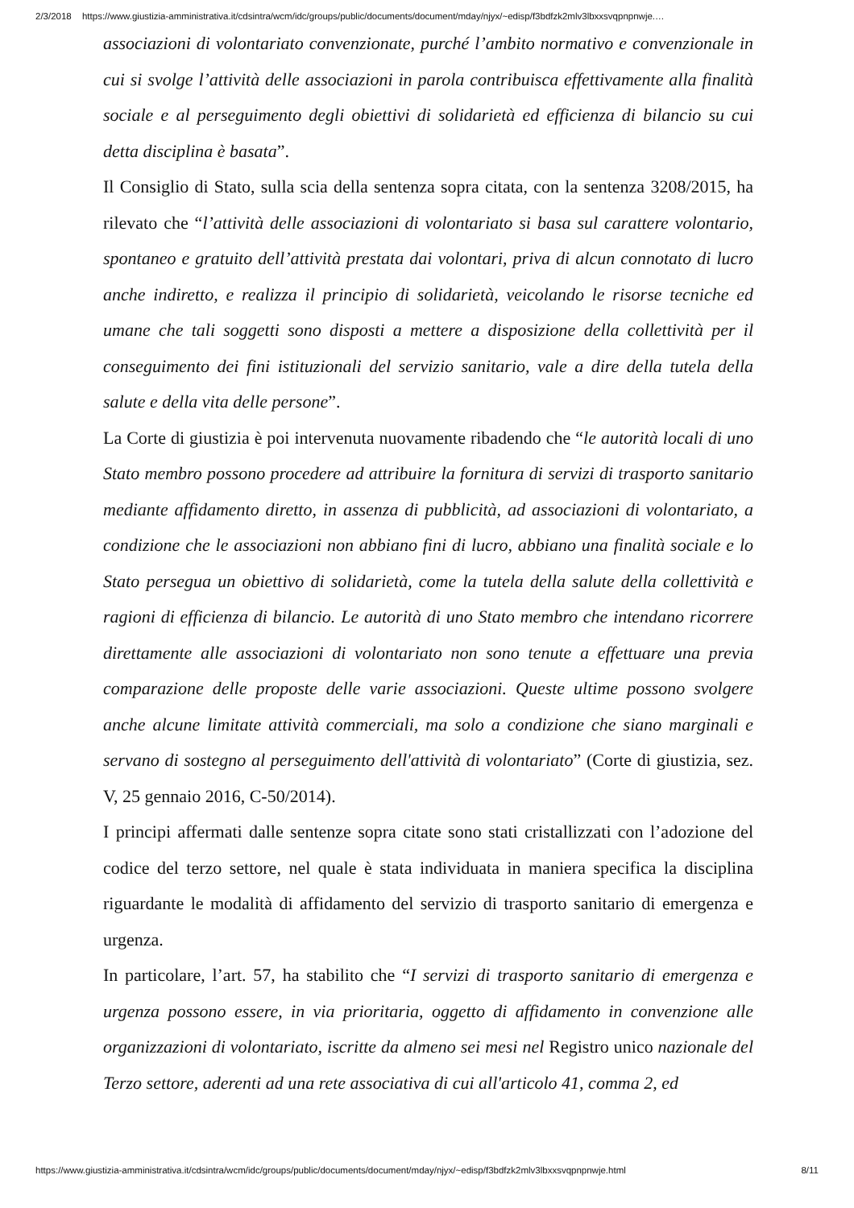2/3/2018 https://www.giustizia-amministrativa.it/cdsintra/wcm/idc/groups/public/documents/document/mday/njyx/~edisp/f3bdfzk2mlv3lbxxsvqpnpnwje.…
associazioni di volontariato convenzionate, purché l’ambito normativo e convenzionale in cui si svolge l’attività delle associazioni in parola contribuisca effettivamente alla finalità sociale e al perseguimento degli obiettivi di solidarietà ed efficienza di bilancio su cui detta disciplina è basata”.
Il Consiglio di Stato, sulla scia della sentenza sopra citata, con la sentenza 3208/2015, ha rilevato che “l’attività delle associazioni di volontariato si basa sul carattere volontario, spontaneo e gratuito dell’attività prestata dai volontari, priva di alcun connotato di lucro anche indiretto, e realizza il principio di solidarietà, veicolando le risorse tecniche ed umane che tali soggetti sono disposti a mettere a disposizione della collettività per il conseguimento dei fini istituzionali del servizio sanitario, vale a dire della tutela della salute e della vita delle persone”.
La Corte di giustizia è poi intervenuta nuovamente ribadendo che “le autorità locali di uno Stato membro possono procedere ad attribuire la fornitura di servizi di trasporto sanitario mediante affidamento diretto, in assenza di pubblicità, ad associazioni di volontariato, a condizione che le associazioni non abbiano fini di lucro, abbiano una finalità sociale e lo Stato persegua un obiettivo di solidarietà, come la tutela della salute della collettività e ragioni di efficienza di bilancio. Le autorità di uno Stato membro che intendano ricorrere direttamente alle associazioni di volontariato non sono tenute a effettuare una previa comparazione delle proposte delle varie associazioni. Queste ultime possono svolgere anche alcune limitate attività commerciali, ma solo a condizione che siano marginali e servano di sostegno al perseguimento dell'attività di volontariato” (Corte di giustizia, sez. V, 25 gennaio 2016, C-50/2014).
I principi affermati dalle sentenze sopra citate sono stati cristallizzati con l’adozione del codice del terzo settore, nel quale è stata individuata in maniera specifica la disciplina riguardante le modalità di affidamento del servizio di trasporto sanitario di emergenza e urgenza.
In particolare, l’art. 57, ha stabilito che “I servizi di trasporto sanitario di emergenza e urgenza possono essere, in via prioritaria, oggetto di affidamento in convenzione alle organizzazioni di volontariato, iscritte da almeno sei mesi nel Registro unico nazionale del Terzo settore, aderenti ad una rete associativa di cui all'articolo 41, comma 2, ed
https://www.giustizia-amministrativa.it/cdsintra/wcm/idc/groups/public/documents/document/mday/njyx/~edisp/f3bdfzk2mlv3lbxxsvqpnpnwje.html 8/11